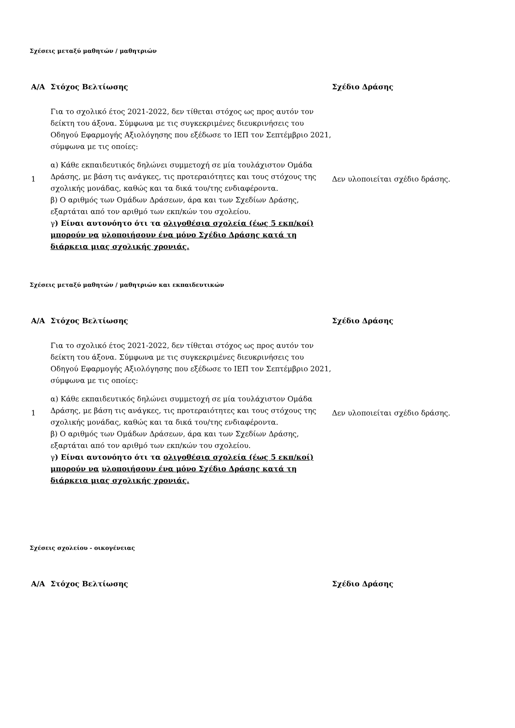Σχέσεις μεταξύ μαθητών / μαθητριών
| Α/Α | Στόχος Βελτίωσης | Σχέδιο Δράσης |
| --- | --- | --- |
| 1 | Για το σχολικό έτος 2021-2022, δεν τίθεται στόχος ως προς αυτόν τον δείκτη του άξονα. Σύμφωνα με τις συγκεκριμένες διευκρινήσεις του Οδηγού Εφαρμογής Αξιολόγησης που εξέδωσε το ΙΕΠ τον Σεπτέμβριο 2021, σύμφωνα με τις οποίες: α) Κάθε εκπαιδευτικός δηλώνει συμμετοχή σε μία τουλάχιστον Ομάδα Δράσης, με βάση τις ανάγκες, τις προτεραιότητες και τους στόχους της σχολικής μονάδας, καθώς και τα δικά του/της ενδιαφέροντα. β) Ο αριθμός των Ομάδων Δράσεων, άρα και των Σχεδίων Δράσης, εξαρτάται από τον αριθμό των εκπ/κών του σχολείου. γ ) Είναι αυτονόητο ότι τα ολιγοθέσια σχολεία (έως 5 εκπ/κοί) μπορούν να υλοποιήσουν ένα μόνο Σχέδιο Δράσης κατά τη διάρκεια μιας σχολικής χρονιάς. | Δεν υλοποιείται σχέδιο δράσης. |
Σχέσεις μεταξύ μαθητών / μαθητριών και εκπαιδευτικών
| Α/Α | Στόχος Βελτίωσης | Σχέδιο Δράσης |
| --- | --- | --- |
| 1 | Για το σχολικό έτος 2021-2022, δεν τίθεται στόχος ως προς αυτόν τον δείκτη του άξονα. Σύμφωνα με τις συγκεκριμένες διευκρινήσεις του Οδηγού Εφαρμογής Αξιολόγησης που εξέδωσε το ΙΕΠ τον Σεπτέμβριο 2021, σύμφωνα με τις οποίες: α) Κάθε εκπαιδευτικός δηλώνει συμμετοχή σε μία τουλάχιστον Ομάδα Δράσης, με βάση τις ανάγκες, τις προτεραιότητες και τους στόχους της σχολικής μονάδας, καθώς και τα δικά του/της ενδιαφέροντα. β) Ο αριθμός των Ομάδων Δράσεων, άρα και των Σχεδίων Δράσης, εξαρτάται από τον αριθμό των εκπ/κών του σχολείου. γ ) Είναι αυτονόητο ότι τα ολιγοθέσια σχολεία (έως 5 εκπ/κοί) μπορούν να υλοποιήσουν ένα μόνο Σχέδιο Δράσης κατά τη διάρκεια μιας σχολικής χρονιάς. | Δεν υλοποιείται σχέδιο δράσης. |
Σχέσεις σχολείου - οικογένειας
| Α/Α | Στόχος Βελτίωσης | Σχέδιο Δράσης |
| --- | --- | --- |